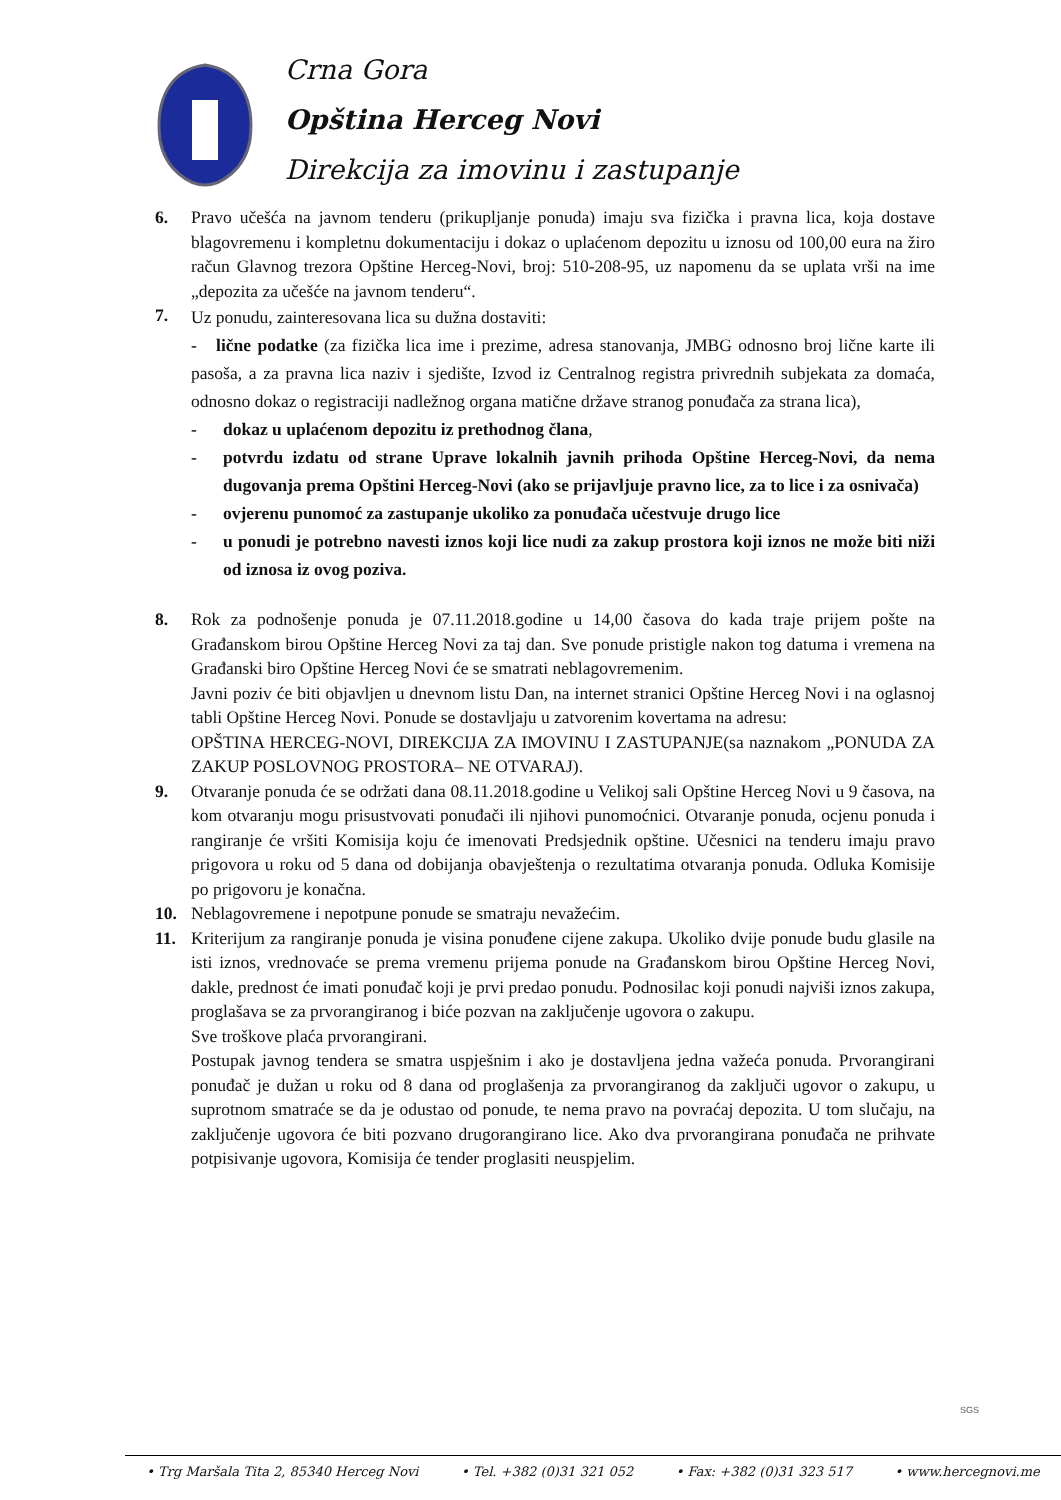Crna Gora
Opština Herceg Novi
Direkcija za imovinu i zastupanje
6. Pravo učešća na javnom tenderu (prikupljanje ponuda) imaju sva fizička i pravna lica, koja dostave blagovremenu i kompletnu dokumentaciju i dokaz o uplaćenom depozitu u iznosu od 100,00 eura na žiro račun Glavnog trezora Opštine Herceg-Novi, broj: 510-208-95, uz napomenu da se uplata vrši na ime „depozita za učešće na javnom tenderu“.
7.
Uz ponudu, zainteresovana lica su dužna dostaviti:
- lične podatke (za fizička lica ime i prezime, adresa stanovanja, JMBG odnosno broj lične karte ili pasoša, a za pravna lica naziv i sjedište, Izvod iz Centralnog registra privrednih subjekata za domaća, odnosno dokaz o registraciji nadležnog organa matične države stranog ponuđača za strana lica),
- dokaz u uplaćenom depozitu iz prethodnog člana,
- potvrdu izdatu od strane Uprave lokalnih javnih prihoda Opštine Herceg-Novi, da nema dugovanja prema Opštini Herceg-Novi (ako se prijavljuje pravno lice, za to lice i za osnivača)
- ovjerenu punomoć za zastupanje ukoliko za ponuđača učestvuje drugo lice
- u ponudi je potrebno navesti iznos koji lice nudi za zakup prostora koji iznos ne može biti niži od iznosa iz ovog poziva.
8. Rok za podnošenje ponuda je 07.11.2018.godine u 14,00 časova do kada traje prijem pošte na Građanskom birou Opštine Herceg Novi za taj dan. Sve ponude pristigle nakon tog datuma i vremena na Građanski biro Opštine Herceg Novi će se smatrati neblagovremenim.
Javni poziv će biti objavljen u dnevnom listu Dan, na internet stranici Opštine Herceg Novi i na oglasnoj tabli Opštine Herceg Novi. Ponude se dostavljaju u zatvorenim kovertama na adresu:
OPŠTINA HERCEG-NOVI, DIREKCIJA ZA IMOVINU I ZASTUPANJE(sa naznakom „PONUDA ZA ZAKUP POSLOVNOG PROSTORA– NE OTVARAJ).
9. Otvaranje ponuda će se održati dana 08.11.2018.godine u Velikoj sali Opštine Herceg Novi u 9 časova, na kom otvaranju mogu prisustvovati ponuđači ili njihovi punomoćnici. Otvaranje ponuda, ocjenu ponuda i rangiranje će vršiti Komisija koju će imenovati Predsjednik opštine. Učesnici na tenderu imaju pravo prigovora u roku od 5 dana od dobijanja obavještenja o rezultatima otvaranja ponuda. Odluka Komisije po prigovoru je konačna.
10. Neblagovremene i nepotpune ponude se smatraju nevažećim.
11. Kriterijum za rangiranje ponuda je visina ponuđene cijene zakupa. Ukoliko dvije ponude budu glasile na isti iznos, vrednovaće se prema vremenu prijema ponude na Građanskom birou Opštine Herceg Novi, dakle, prednost će imati ponuđač koji je prvi predao ponudu. Podnosilac koji ponudi najviši iznos zakupa, proglašava se za prvorangiranog i biće pozvan na zaključenje ugovora o zakupu.
Sve troškove plaća prvorangirani.
Postupak javnog tendera se smatra uspješnim i ako je dostavljena jedna važeća ponuda. Prvorangirani ponuđač je dužan u roku od 8 dana od proglašenja za prvorangiranog da zaključi ugovor o zakupu, u suprotnom smatraće se da je odustao od ponude, te nema pravo na povraćaj depozita. U tom slučaju, na zaključenje ugovora će biti pozvano drugorangirano lice. Ako dva prvorangirana ponuđača ne prihvate potpisivanje ugovora, Komisija će tender proglasiti neuspjelim.
SGS
• Trg Maršala Tita 2, 85340 Herceg Novi • Tel. +382 (0)31 321 052 • Fax: +382 (0)31 323 517 • www.hercegnovi.me